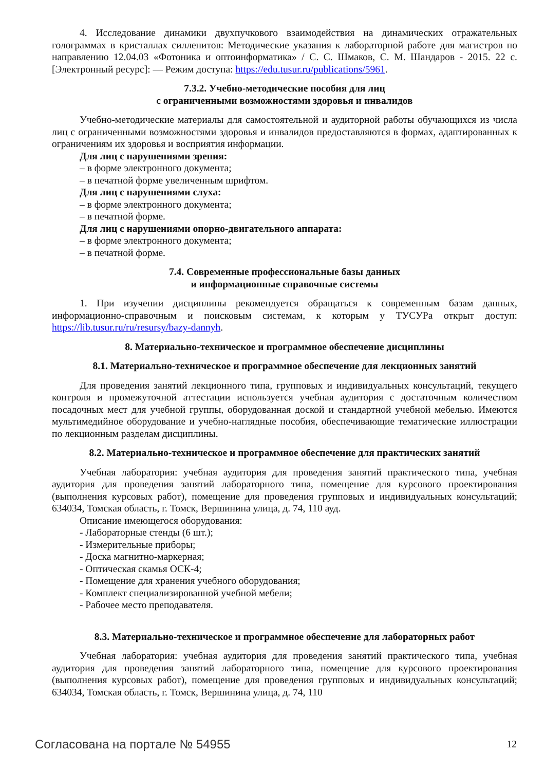4. Исследование динамики двухпучкового взаимодействия на динамических отражательных голограммах в кристаллах силленитов: Методические указания к лабораторной работе для магистров по направлению 12.04.03 «Фотоника и оптоинформатика» / С. С. Шмаков, С. М. Шандаров - 2015. 22 с. [Электронный ресурс]: — Режим доступа: https://edu.tusur.ru/publications/5961.
7.3.2. Учебно-методические пособия для лиц
с ограниченными возможностями здоровья и инвалидов
Учебно-методические материалы для самостоятельной и аудиторной работы обучающихся из числа лиц с ограниченными возможностями здоровья и инвалидов предоставляются в формах, адаптированных к ограничениям их здоровья и восприятия информации.
Для лиц с нарушениями зрения:
– в форме электронного документа;
– в печатной форме увеличенным шрифтом.
Для лиц с нарушениями слуха:
– в форме электронного документа;
– в печатной форме.
Для лиц с нарушениями опорно-двигательного аппарата:
– в форме электронного документа;
– в печатной форме.
7.4. Современные профессиональные базы данных
и информационные справочные системы
1. При изучении дисциплины рекомендуется обращаться к современным базам данных, информационно-справочным и поисковым системам, к которым у ТУСУРа открыт доступ: https://lib.tusur.ru/ru/resursy/bazy-dannyh.
8. Материально-техническое и программное обеспечение дисциплины
8.1. Материально-техническое и программное обеспечение для лекционных занятий
Для проведения занятий лекционного типа, групповых и индивидуальных консультаций, текущего контроля и промежуточной аттестации используется учебная аудитория с достаточным количеством посадочных мест для учебной группы, оборудованная доской и стандартной учебной мебелью. Имеются мультимедийное оборудование и учебно-наглядные пособия, обеспечивающие тематические иллюстрации по лекционным разделам дисциплины.
8.2. Материально-техническое и программное обеспечение для практических занятий
Учебная лаборатория: учебная аудитория для проведения занятий практического типа, учебная аудитория для проведения занятий лабораторного типа, помещение для курсового проектирования (выполнения курсовых работ), помещение для проведения групповых и индивидуальных консультаций; 634034, Томская область, г. Томск, Вершинина улица, д. 74, 110 ауд.
Описание имеющегося оборудования:
- Лабораторные стенды (6 шт.);
- Измерительные приборы;
- Доска магнитно-маркерная;
- Оптическая скамья ОСК-4;
- Помещение для хранения учебного оборудования;
- Комплект специализированной учебной мебели;
- Рабочее место преподавателя.
8.3. Материально-техническое и программное обеспечение для лабораторных работ
Учебная лаборатория: учебная аудитория для проведения занятий практического типа, учебная аудитория для проведения занятий лабораторного типа, помещение для курсового проектирования (выполнения курсовых работ), помещение для проведения групповых и индивидуальных консультаций; 634034, Томская область, г. Томск, Вершинина улица, д. 74, 110
Согласована на портале № 54955 12